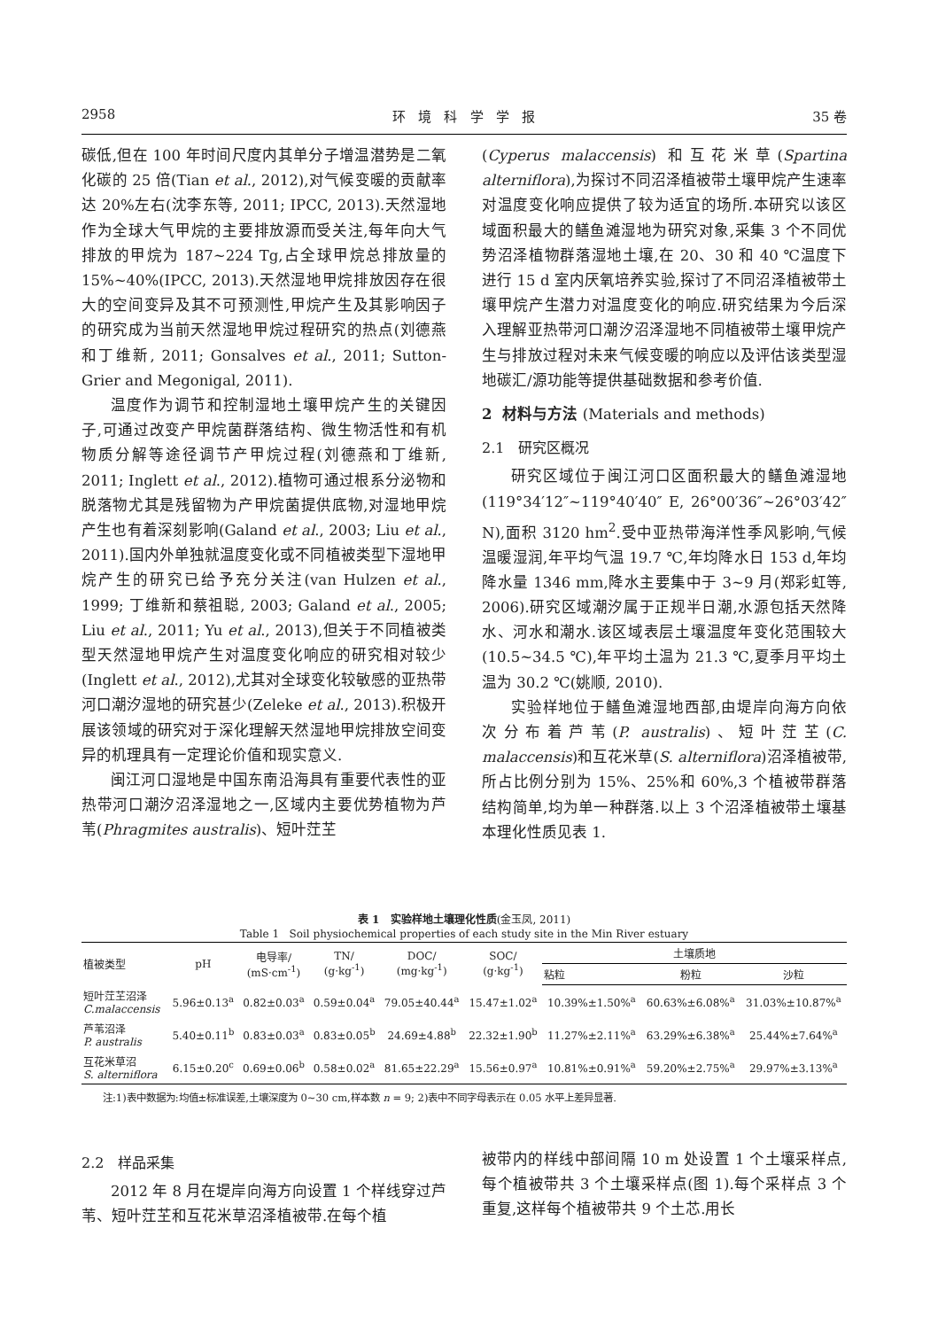2958 环 境 科 学 学 报 35 卷
碳低,但在 100 年时间尺度内其单分子增温潜势是二氧化碳的 25 倍(Tian et al., 2012),对气候变暖的贡献率达 20%左右(沈李东等, 2011; IPCC, 2013).天然湿地作为全球大气甲烷的主要排放源而受关注,每年向大气排放的甲烷为 187~224 Tg,占全球甲烷总排放量的 15%~40%(IPCC, 2013).天然湿地甲烷排放因存在很大的空间变异及其不可预测性,甲烷产生及其影响因子的研究成为当前天然湿地甲烷过程研究的热点(刘德燕和丁维新, 2011; Gonsalves et al., 2011; Sutton-Grier and Megonigal, 2011).
温度作为调节和控制湿地土壤甲烷产生的关键因子,可通过改变产甲烷菌群落结构、微生物活性和有机物质分解等途径调节产甲烷过程(刘德燕和丁维新, 2011; Inglett et al., 2012).植物可通过根系分泌物和脱落物尤其是残留物为产甲烷菌提供底物,对湿地甲烷产生也有着深刻影响(Galand et al., 2003; Liu et al., 2011).国内外单独就温度变化或不同植被类型下湿地甲烷产生的研究已给予充分关注(van Hulzen et al., 1999; 丁维新和蔡祖聪, 2003; Galand et al., 2005; Liu et al., 2011; Yu et al., 2013),但关于不同植被类型天然湿地甲烷产生对温度变化响应的研究相对较少(Inglett et al., 2012),尤其对全球变化较敏感的亚热带河口潮汐湿地的研究甚少(Zeleke et al., 2013).积极开展该领域的研究对于深化理解天然湿地甲烷排放空间变异的机理具有一定理论价值和现实意义.
闽江河口湿地是中国东南沿海具有重要代表性的亚热带河口潮汐沼泽湿地之一,区域内主要优势植物为芦苇(Phragmites australis)、短叶茳芏
(Cyperus malaccensis) 和互花米草(Spartina alterniflora),为探讨不同沼泽植被带土壤甲烷产生速率对温度变化响应提供了较为适宜的场所.本研究以该区域面积最大的鳝鱼滩湿地为研究对象,采集 3 个不同优势沼泽植物群落湿地土壤,在 20、30 和 40 ℃温度下进行 15 d 室内厌氧培养实验,探讨了不同沼泽植被带土壤甲烷产生潜力对温度变化的响应.研究结果为今后深入理解亚热带河口潮汐沼泽湿地不同植被带土壤甲烷产生与排放过程对未来气候变暖的响应以及评估该类型湿地碳汇/源功能等提供基础数据和参考价值.
2 材料与方法 (Materials and methods)
2.1 研究区概况
研究区域位于闽江河口区面积最大的鳝鱼滩湿地(119°34′12″~119°40′40″ E, 26°00′36″~26°03′42″ N),面积 3120 hm<sup>2</sup>.受中亚热带海洋性季风影响,气候温暖湿润,年平均气温 19.7 ℃,年均降水日 153 d,年均降水量 1346 mm,降水主要集中于 3~9 月(郑彩虹等, 2006).研究区域潮汐属于正规半日潮,水源包括天然降水、河水和潮水.该区域表层土壤温度年变化范围较大(10.5~34.5 ℃),年平均土温为 21.3 ℃,夏季月平均土温为 30.2 ℃(姚顺, 2010).
实验样地位于鳝鱼滩湿地西部,由堤岸向海方向依次分布着芦苇(P. australis)、短叶茳芏(C. malaccensis)和互花米草(S. alterniflora)沼泽植被带,所占比例分别为 15%、25%和 60%,3 个植被带群落结构简单,均为单一种群落.以上 3 个沼泽植被带土壤基本理化性质见表 1.
表 1 实验样地土壤理化性质(金玉凤, 2011)
Table 1 Soil physiochemical properties of each study site in the Min River estuary
| 植被类型 | pH | 电导率/ (mS·cm<sup>-1</sup>) | TN/ (g·kg<sup>-1</sup>) | DOC/ (mg·kg<sup>-1</sup>) | SOC/ (g·kg<sup>-1</sup>) | 土壤质地 | | |
| --- | --- | --- | --- | --- | --- | --- | --- | --- |
| | | | | | | 粘粒 | 粉粒 | 沙粒 |
| 短叶茳芏沼泽 C.malaccensis | 5.96±0.13<sup>a</sup> | 0.82±0.03<sup>a</sup> | 0.59±0.04<sup>a</sup> | 79.05±40.44<sup>a</sup> | 15.47±1.02<sup>a</sup> | 10.39%±1.50%<sup>a</sup> | 60.63%±6.08%<sup>a</sup> | 31.03%±10.87%<sup>a</sup> |
| 芦苇沼泽 P. australis | 5.40±0.11<sup>b</sup> | 0.83±0.03<sup>a</sup> | 0.83±0.05<sup>b</sup> | 24.69±4.88<sup>b</sup> | 22.32±1.90<sup>b</sup> | 11.27%±2.11%<sup>a</sup> | 63.29%±6.38%<sup>a</sup> | 25.44%±7.64%<sup>a</sup> |
| 互花米草沼 S. alterniflora | 6.15±0.20<sup>c</sup> | 0.69±0.06<sup>b</sup> | 0.58±0.02<sup>a</sup> | 81.65±22.29<sup>a</sup> | 15.56±0.97<sup>a</sup> | 10.81%±0.91%<sup>a</sup> | 59.20%±2.75%<sup>a</sup> | 29.97%±3.13%<sup>a</sup> |
注:1)表中数据为:均值±标准误差,土壤深度为 0~30 cm,样本数 n = 9; 2)表中不同字母表示在 0.05 水平上差异显著.
2.2 样品采集
2012 年 8 月在堤岸向海方向设置 1 个样线穿过芦苇、短叶茳芏和互花米草沼泽植被带.在每个植
被带内的样线中部间隔 10 m 处设置 1 个土壤采样点,每个植被带共 3 个土壤采样点(图 1).每个采样点 3 个重复,这样每个植被带共 9 个土芯.用长